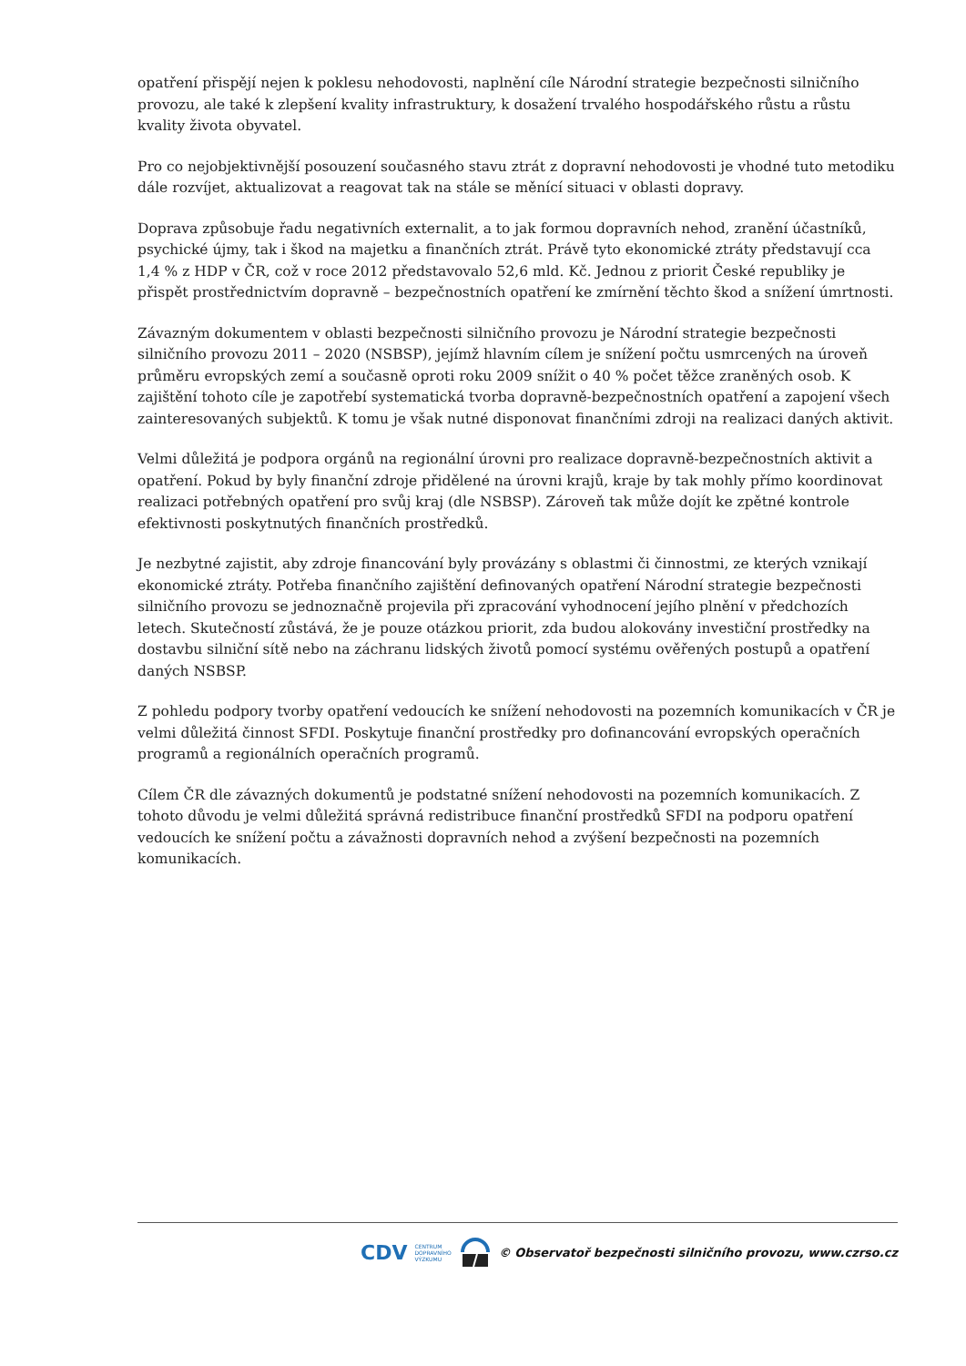opatření přispějí nejen k poklesu nehodovosti, naplnění cíle Národní strategie bezpečnosti silničního provozu, ale také k zlepšení kvality infrastruktury, k dosažení trvalého hospodářského růstu a růstu kvality života obyvatel.
Pro co nejobjektivnější posouzení současného stavu ztrát z dopravní nehodovosti je vhodné tuto metodiku dále rozvíjet, aktualizovat a reagovat tak na stále se měnící situaci v oblasti dopravy.
Doprava způsobuje řadu negativních externalit, a to jak formou dopravních nehod, zranění účastníků, psychické újmy, tak i škod na majetku a finančních ztrát. Právě tyto ekonomické ztráty představují cca 1,4 % z HDP v ČR, což v roce 2012 představovalo 52,6 mld. Kč. Jednou z priorit České republiky je přispět prostřednictvím dopravně – bezpečnostních opatření ke zmírnění těchto škod a snížení úmrtnosti.
Závazným dokumentem v oblasti bezpečnosti silničního provozu je Národní strategie bezpečnosti silničního provozu 2011 – 2020 (NSBSP), jejímž hlavním cílem je snížení počtu usmrcených na úroveň průměru evropských zemí a současně oproti roku 2009 snížit o 40 % počet těžce zraněných osob. K zajištění tohoto cíle je zapotřebí systematická tvorba dopravně-bezpečnostních opatření a zapojení všech zainteresovaných subjektů. K tomu je však nutné disponovat finančními zdroji na realizaci daných aktivit.
Velmi důležitá je podpora orgánů na regionální úrovni pro realizace dopravně-bezpečnostních aktivit a opatření. Pokud by byly finanční zdroje přidělené na úrovni krajů, kraje by tak mohly přímo koordinovat realizaci potřebných opatření pro svůj kraj (dle NSBSP). Zároveň tak může dojít ke zpětné kontrole efektivnosti poskytnutých finančních prostředků.
Je nezbytné zajistit, aby zdroje financování byly provázány s oblastmi či činnostmi, ze kterých vznikají ekonomické ztráty. Potřeba finančního zajištění definovaných opatření Národní strategie bezpečnosti silničního provozu se jednoznačně projevila při zpracování vyhodnocení jejího plnění v předchozích letech. Skutečností zůstává, že je pouze otázkou priorit, zda budou alokovány investiční prostředky na dostavbu silniční sítě nebo na záchranu lidských životů pomocí systému ověřených postupů a opatření daných NSBSP.
Z pohledu podpory tvorby opatření vedoucích ke snížení nehodovosti na pozemních komunikacích v ČR je velmi důležitá činnost SFDI. Poskytuje finanční prostředky pro dofinancování evropských operačních programů a regionálních operačních programů.
Cílem ČR dle závazných dokumentů je podstatné snížení nehodovosti na pozemních komunikacích. Z tohoto důvodu je velmi důležitá správná redistribuce finanční prostředků SFDI na podporu opatření vedoucích ke snížení počtu a závažnosti dopravních nehod a zvýšení bezpečnosti na pozemních komunikacích.
CDV CENTRUM
DOPRAVNÍHO
VÝZKUMU © Observatoř bezpečnosti silničního provozu, www.czrso.cz